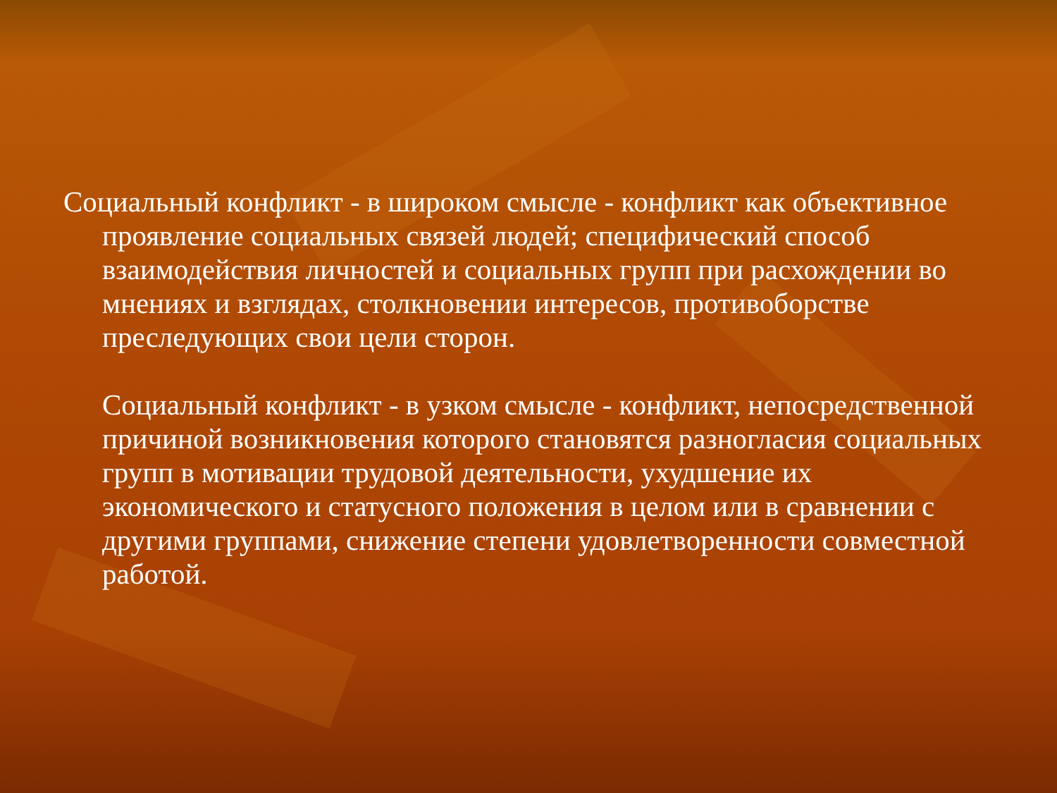Социальный конфликт - в широком смысле - конфликт как объективное проявление социальных связей людей; специфический способ взаимодействия личностей и социальных групп при расхождении во мнениях и взглядах, столкновении интересов, противоборстве преследующих свои цели сторон.
Социальный конфликт - в узком смысле - конфликт, непосредственной причиной возникновения которого становятся разногласия социальных групп в мотивации трудовой деятельности, ухудшение их экономического и статусного положения в целом или в сравнении с другими группами, снижение степени удовлетворенности совместной работой.